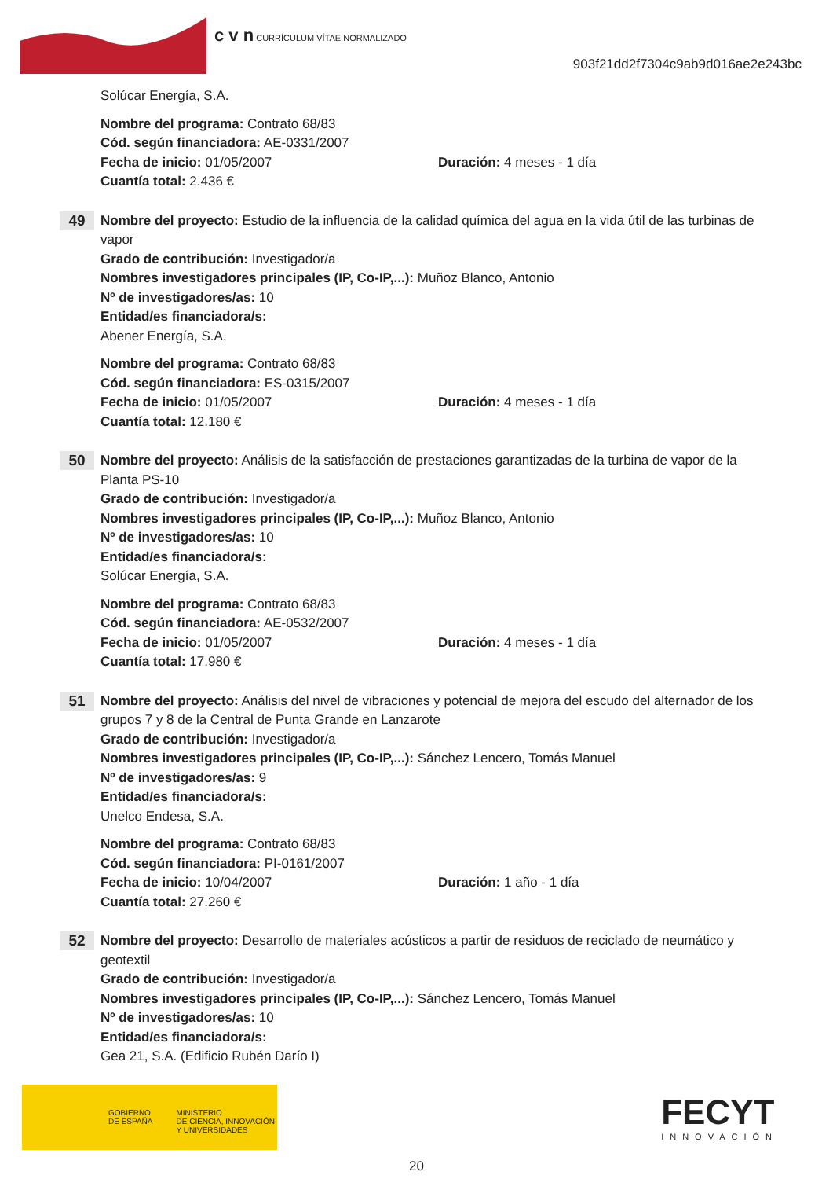c v n CURRÍCULUM VÍTAE NORMALIZADO
903f21dd2f7304c9ab9d016ae2e243bc
Solúcar Energía, S.A.
Nombre del programa: Contrato 68/83
Cód. según financiadora: AE-0331/2007
Fecha de inicio: 01/05/2007 Duración: 4 meses - 1 día
Cuantía total: 2.436 €
49
Nombre del proyecto: Estudio de la influencia de la calidad química del agua en la vida útil de las turbinas de vapor
Grado de contribución: Investigador/a
Nombres investigadores principales (IP, Co-IP,...): Muñoz Blanco, Antonio
Nº de investigadores/as: 10
Entidad/es financiadora/s:
Abener Energía, S.A.
Nombre del programa: Contrato 68/83
Cód. según financiadora: ES-0315/2007
Fecha de inicio: 01/05/2007 Duración: 4 meses - 1 día
Cuantía total: 12.180 €
50
Nombre del proyecto: Análisis de la satisfacción de prestaciones garantizadas de la turbina de vapor de la Planta PS-10
Grado de contribución: Investigador/a
Nombres investigadores principales (IP, Co-IP,...): Muñoz Blanco, Antonio
Nº de investigadores/as: 10
Entidad/es financiadora/s:
Solúcar Energía, S.A.
Nombre del programa: Contrato 68/83
Cód. según financiadora: AE-0532/2007
Fecha de inicio: 01/05/2007 Duración: 4 meses - 1 día
Cuantía total: 17.980 €
51
Nombre del proyecto: Análisis del nivel de vibraciones y potencial de mejora del escudo del alternador de los grupos 7 y 8 de la Central de Punta Grande en Lanzarote
Grado de contribución: Investigador/a
Nombres investigadores principales (IP, Co-IP,...): Sánchez Lencero, Tomás Manuel
Nº de investigadores/as: 9
Entidad/es financiadora/s:
Unelco Endesa, S.A.
Nombre del programa: Contrato 68/83
Cód. según financiadora: PI-0161/2007
Fecha de inicio: 10/04/2007 Duración: 1 año - 1 día
Cuantía total: 27.260 €
52
Nombre del proyecto: Desarrollo de materiales acústicos a partir de residuos de reciclado de neumático y geotextil
Grado de contribución: Investigador/a
Nombres investigadores principales (IP, Co-IP,...): Sánchez Lencero, Tomás Manuel
Nº de investigadores/as: 10
Entidad/es financiadora/s:
Gea 21, S.A. (Edificio Rubén Darío I)
GOBIERNO
DE ESPAÑA MINISTERIO
DE CIENCIA, INNOVACIÓN
Y UNIVERSIDADES
FECYT
INNOVACIÓN
20